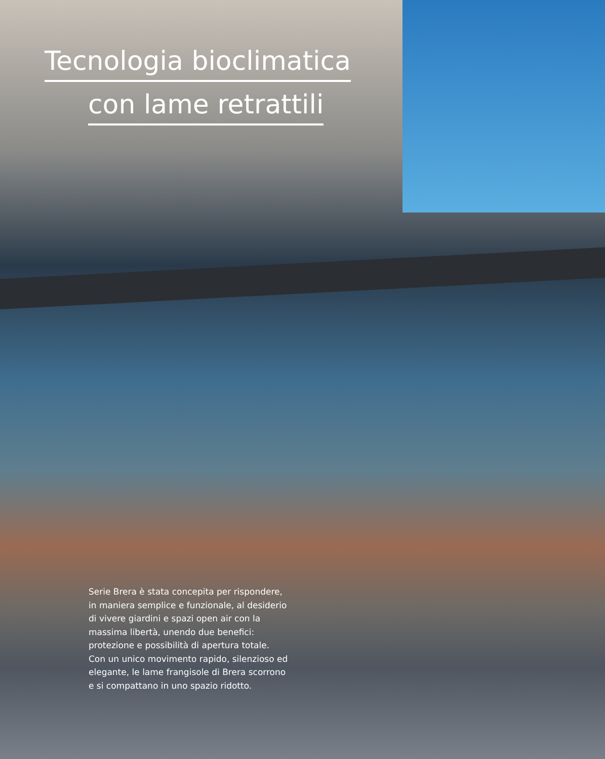Tecnologia bioclimatica
con lame retrattili
Serie Brera è stata concepita per rispondere, in maniera semplice e funzionale, al desiderio di vivere giardini e spazi open air con la massima libertà, unendo due benefici: protezione e possibilità di apertura totale.
Con un unico movimento rapido, silenzioso ed elegante, le lame frangisole di Brera scorrono e si compattano in uno spazio ridotto.